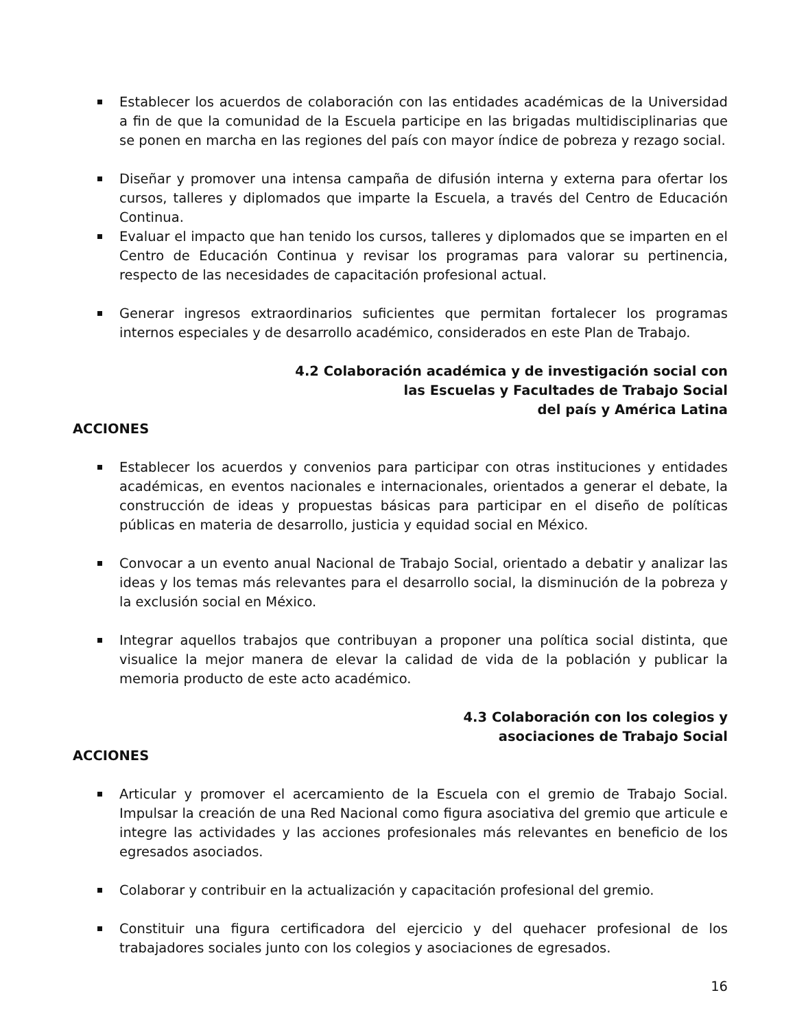Establecer los acuerdos de colaboración con las entidades académicas de la Universidad a fin de que la comunidad de la Escuela participe en las brigadas multidisciplinarias que se ponen en marcha en las regiones del país con mayor índice de pobreza y rezago social.
Diseñar y promover una intensa campaña de difusión interna y externa para ofertar los cursos, talleres y diplomados que imparte la Escuela, a través del Centro de Educación Continua.
Evaluar el impacto que han tenido los cursos, talleres y diplomados que se imparten en el Centro de Educación Continua y revisar los programas para valorar su pertinencia, respecto de las necesidades de capacitación profesional actual.
Generar ingresos extraordinarios suficientes que permitan fortalecer los programas internos especiales y de desarrollo académico, considerados en este Plan de Trabajo.
4.2 Colaboración académica y de investigación social con
las Escuelas y Facultades de Trabajo Social
del país y América Latina
ACCIONES
Establecer los acuerdos y convenios para participar con otras instituciones y entidades académicas, en eventos nacionales e internacionales, orientados a generar el debate, la construcción de ideas y propuestas básicas para participar en el diseño de políticas públicas en materia de desarrollo, justicia y equidad social en México.
Convocar a un evento anual Nacional de Trabajo Social, orientado a debatir y analizar las ideas y los temas más relevantes para el desarrollo social, la disminución de la pobreza y la exclusión social en México.
Integrar aquellos trabajos que contribuyan a proponer una política social distinta, que visualice la mejor manera de elevar la calidad de vida de la población y publicar la memoria producto de este acto académico.
4.3 Colaboración con los colegios y
asociaciones de Trabajo Social
ACCIONES
Articular y promover el acercamiento de la Escuela con el gremio de Trabajo Social. Impulsar la creación de una Red Nacional como figura asociativa del gremio que articule e integre las actividades y las acciones profesionales más relevantes en beneficio de los egresados asociados.
Colaborar y contribuir en la actualización y capacitación profesional del gremio.
Constituir una figura certificadora del ejercicio y del quehacer profesional de los trabajadores sociales junto con los colegios y asociaciones de egresados.
16